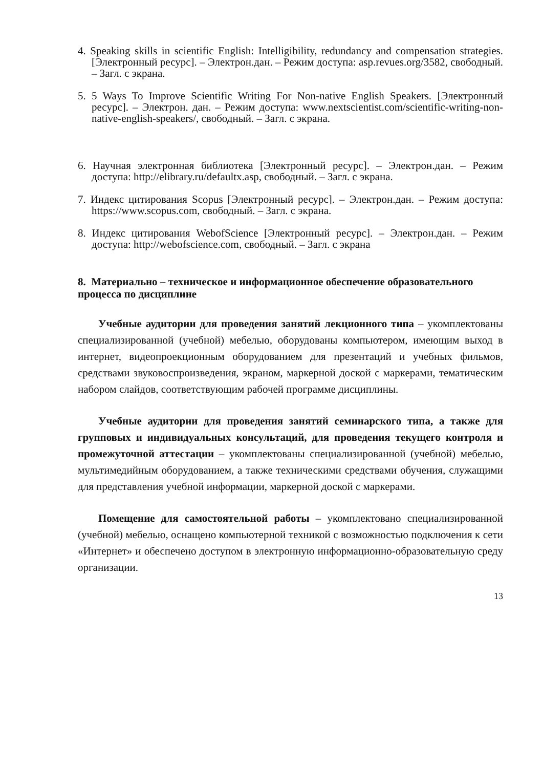4. Speaking skills in scientific English: Intelligibility, redundancy and compensation strategies. [Электронный ресурс]. – Электрон.дан. – Режим доступа: asp.revues.org/3582, свободный. – Загл. с экрана.
5. 5 Ways To Improve Scientific Writing For Non-native English Speakers. [Электронный ресурс]. – Электрон. дан. – Режим доступа: www.nextscientist.com/scientific-writing-non-native-english-speakers/, свободный. – Загл. с экрана.
6. Научная электронная библиотека [Электронный ресурс]. – Электрон.дан. – Режим доступа: http://elibrary.ru/defaultx.asp, свободный. – Загл. с экрана.
7. Индекс цитирования Scopus [Электронный ресурс]. – Электрон.дан. – Режим доступа: https://www.scopus.com, свободный. – Загл. с экрана.
8. Индекс цитирования WebofScience [Электронный ресурс]. – Электрон.дан. – Режим доступа: http://webofscience.com, свободный. – Загл. с экрана
8. Материально – техническое и информационное обеспечение образовательного процесса по дисциплине
Учебные аудитории для проведения занятий лекционного типа – укомплектованы специализированной (учебной) мебелью, оборудованы компьютером, имеющим выход в интернет, видеопроекционным оборудованием для презентаций и учебных фильмов, средствами звуковоспроизведения, экраном, маркерной доской с маркерами, тематическим набором слайдов, соответствующим рабочей программе дисциплины.
Учебные аудитории для проведения занятий семинарского типа, а также для групповых и индивидуальных консультаций, для проведения текущего контроля и промежуточной аттестации – укомплектованы специализированной (учебной) мебелью, мультимедийным оборудованием, а также техническими средствами обучения, служащими для представления учебной информации, маркерной доской с маркерами.
Помещение для самостоятельной работы – укомплектовано специализированной (учебной) мебелью, оснащено компьютерной техникой с возможностью подключения к сети «Интернет» и обеспечено доступом в электронную информационно-образовательную среду организации.
13